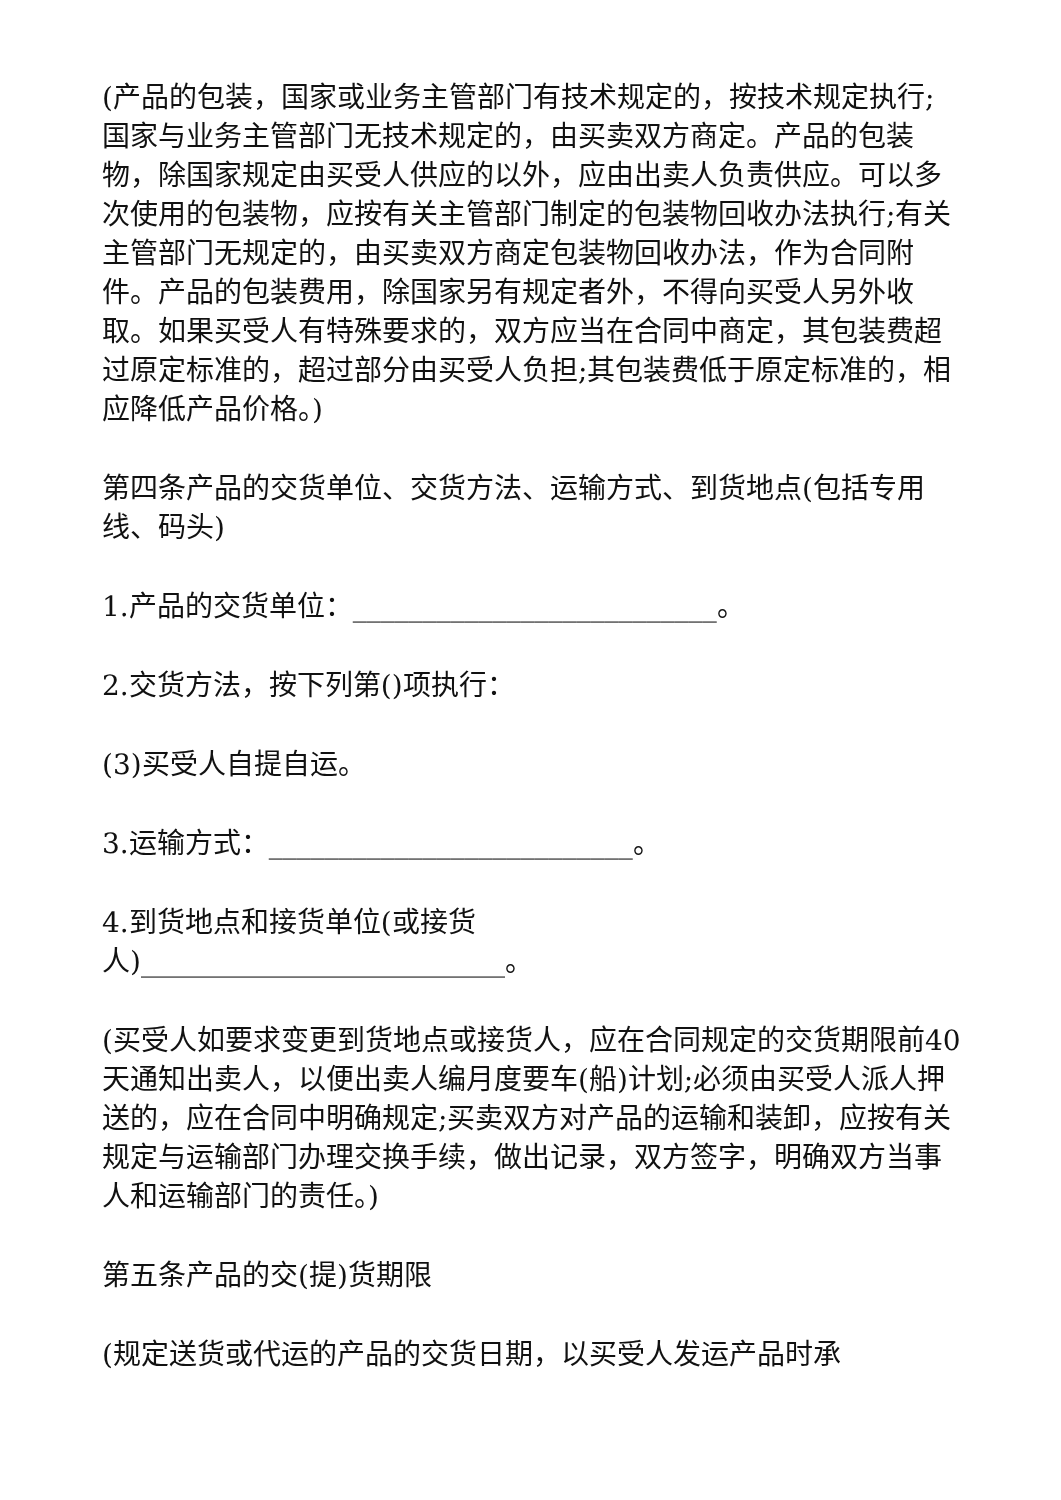(产品的包装，国家或业务主管部门有技术规定的，按技术规定执行;国家与业务主管部门无技术规定的，由买卖双方商定。产品的包装物，除国家规定由买受人供应的以外，应由出卖人负责供应。可以多次使用的包装物，应按有关主管部门制定的包装物回收办法执行;有关主管部门无规定的，由买卖双方商定包装物回收办法，作为合同附件。产品的包装费用，除国家另有规定者外，不得向买受人另外收取。如果买受人有特殊要求的，双方应当在合同中商定，其包装费超过原定标准的，超过部分由买受人负担;其包装费低于原定标准的，相应降低产品价格。)
第四条产品的交货单位、交货方法、运输方式、到货地点(包括专用线、码头)
1.产品的交货单位：__________________________。
2.交货方法，按下列第()项执行：
(3)买受人自提自运。
3.运输方式：__________________________。
4.到货地点和接货单位(或接货
人)__________________________。
(买受人如要求变更到货地点或接货人，应在合同规定的交货期限前40天通知出卖人，以便出卖人编月度要车(船)计划;必须由买受人派人押送的，应在合同中明确规定;买卖双方对产品的运输和装卸，应按有关规定与运输部门办理交换手续，做出记录，双方签字，明确双方当事人和运输部门的责任。)
第五条产品的交(提)货期限
(规定送货或代运的产品的交货日期，以买受人发运产品时承